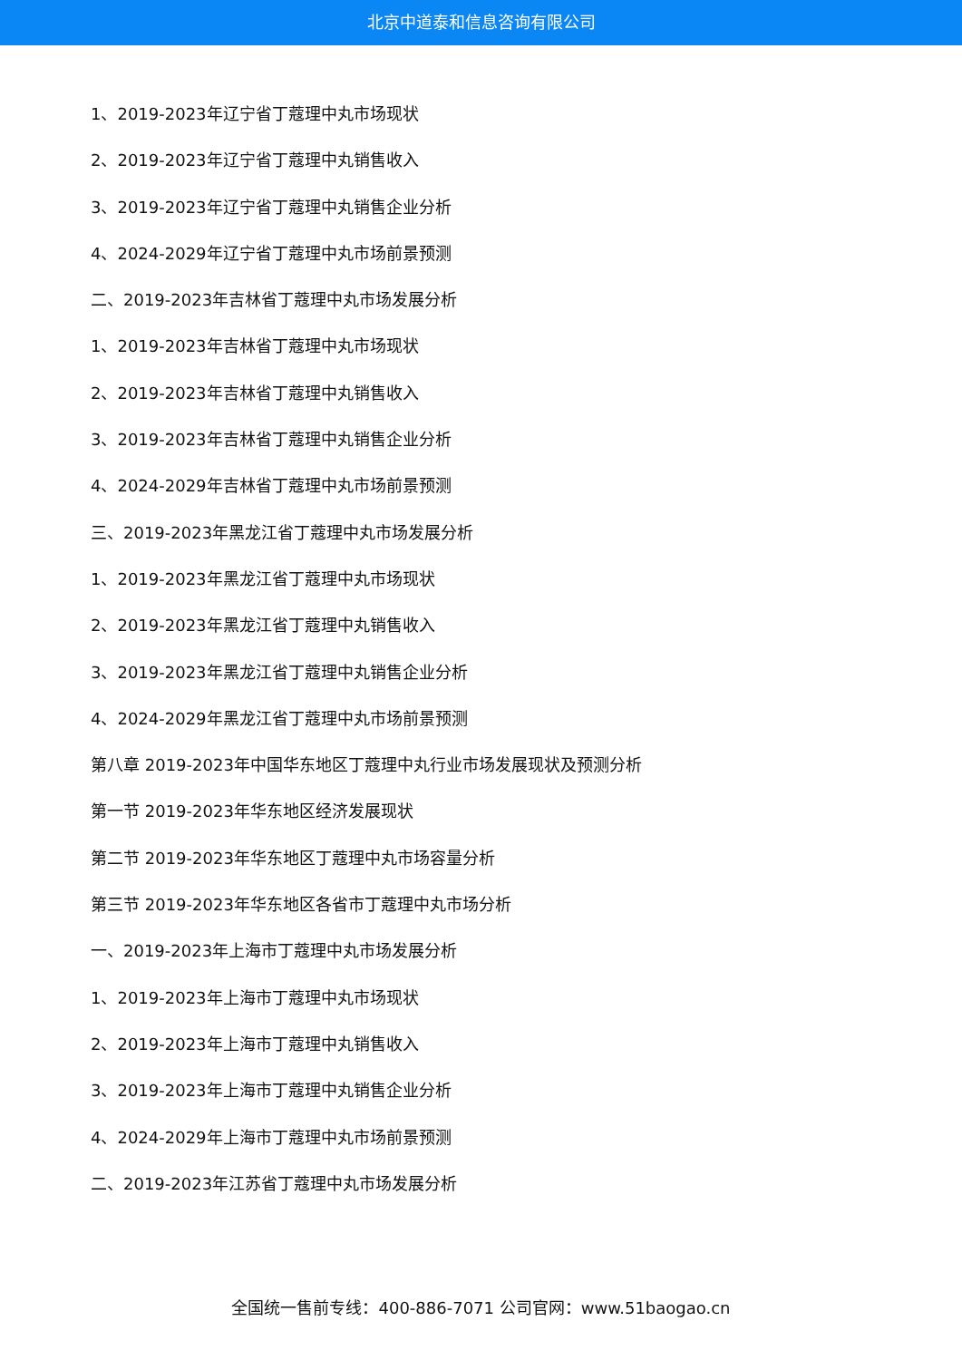北京中道泰和信息咨询有限公司
1、2019-2023年辽宁省丁蔻理中丸市场现状
2、2019-2023年辽宁省丁蔻理中丸销售收入
3、2019-2023年辽宁省丁蔻理中丸销售企业分析
4、2024-2029年辽宁省丁蔻理中丸市场前景预测
二、2019-2023年吉林省丁蔻理中丸市场发展分析
1、2019-2023年吉林省丁蔻理中丸市场现状
2、2019-2023年吉林省丁蔻理中丸销售收入
3、2019-2023年吉林省丁蔻理中丸销售企业分析
4、2024-2029年吉林省丁蔻理中丸市场前景预测
三、2019-2023年黑龙江省丁蔻理中丸市场发展分析
1、2019-2023年黑龙江省丁蔻理中丸市场现状
2、2019-2023年黑龙江省丁蔻理中丸销售收入
3、2019-2023年黑龙江省丁蔻理中丸销售企业分析
4、2024-2029年黑龙江省丁蔻理中丸市场前景预测
第八章 2019-2023年中国华东地区丁蔻理中丸行业市场发展现状及预测分析
第一节 2019-2023年华东地区经济发展现状
第二节 2019-2023年华东地区丁蔻理中丸市场容量分析
第三节 2019-2023年华东地区各省市丁蔻理中丸市场分析
一、2019-2023年上海市丁蔻理中丸市场发展分析
1、2019-2023年上海市丁蔻理中丸市场现状
2、2019-2023年上海市丁蔻理中丸销售收入
3、2019-2023年上海市丁蔻理中丸销售企业分析
4、2024-2029年上海市丁蔻理中丸市场前景预测
二、2019-2023年江苏省丁蔻理中丸市场发展分析
全国统一售前专线：400-886-7071 公司官网：www.51baogao.cn